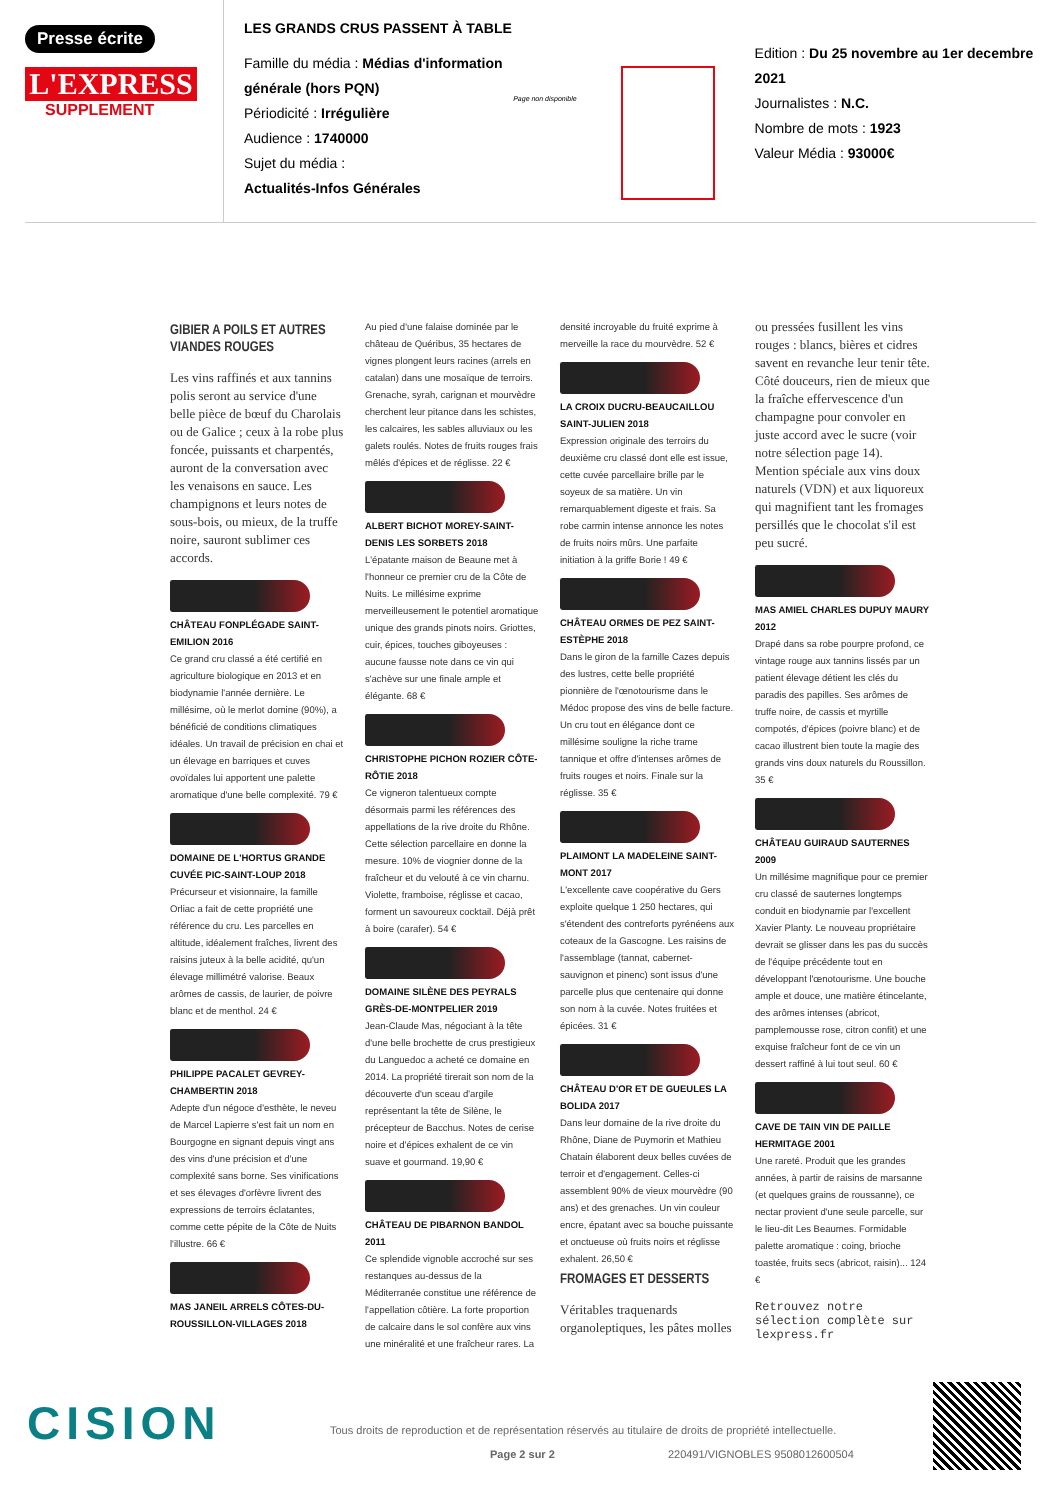Presse écrite
L'EXPRESS
SUPPLEMENT
LES GRANDS CRUS PASSENT À TABLE
Famille du média : Médias d'information générale (hors PQN)
Périodicité : Irrégulière
Audience : 1740000
Sujet du média :
Actualités-Infos Générales
Page non disponible
Edition : Du 25 novembre au 1er decembre 2021
Journalistes : N.C.
Nombre de mots : 1923
Valeur Média : 93000€
GIBIER A POILS ET AUTRES VIANDES ROUGES
Les vins raffinés et aux tannins polis seront au service d'une belle pièce de bœuf du Charolais ou de Galice ; ceux à la robe plus foncée, puissants et charpentés, auront de la conversation avec les venaisons en sauce. Les champignons et leurs notes de sous-bois, ou mieux, de la truffe noire, sauront sublimer ces accords.
CHÂTEAU FONPLÉGADE SAINT-EMILION 2016
Ce grand cru classé a été certifié en agriculture biologique en 2013 et en biodynamie l'année dernière. Le millésime, où le merlot domine (90%), a bénéficié de conditions climatiques idéales. Un travail de précision en chai et un élevage en barriques et cuves ovoïdales lui apportent une palette aromatique d'une belle complexité. 79 €
DOMAINE DE L'HORTUS GRANDE CUVÉE PIC-SAINT-LOUP 2018
Précurseur et visionnaire, la famille Orliac a fait de cette propriété une référence du cru. Les parcelles en altitude, idéalement fraîches, livrent des raisins juteux à la belle acidité, qu'un élevage millimétré valorise. Beaux arômes de cassis, de laurier, de poivre blanc et de menthol. 24 €
PHILIPPE PACALET GEVREY-CHAMBERTIN 2018
Adepte d'un négoce d'esthète, le neveu de Marcel Lapierre s'est fait un nom en Bourgogne en signant depuis vingt ans des vins d'une précision et d'une complexité sans borne. Ses vinifications et ses élevages d'orfèvre livrent des expressions de terroirs éclatantes, comme cette pépite de la Côte de Nuits l'illustre. 66 €
MAS JANEIL ARRELS CÔTES-DU-ROUSSILLON-VILLAGES 2018
Au pied d'une falaise dominée par le château de Quéribus, 35 hectares de vignes plongent leurs racines (arrels en catalan) dans une mosaïque de terroirs. Grenache, syrah, carignan et mourvèdre cherchent leur pitance dans les schistes, les calcaires, les sables alluviaux ou les galets roulés. Notes de fruits rouges frais mêlés d'épices et de réglisse. 22 €
ALBERT BICHOT MOREY-SAINT-DENIS LES SORBETS 2018
L'épatante maison de Beaune met à l'honneur ce premier cru de la Côte de Nuits. Le millésime exprime merveilleusement le potentiel aromatique unique des grands pinots noirs. Griottes, cuir, épices, touches giboyeuses : aucune fausse note dans ce vin qui s'achève sur une finale ample et élégante. 68 €
CHRISTOPHE PICHON ROZIER CÔTE-RÔTIE 2018
Ce vigneron talentueux compte désormais parmi les références des appellations de la rive droite du Rhône. Cette sélection parcellaire en donne la mesure. 10% de viognier donne de la fraîcheur et du velouté à ce vin charnu. Violette, framboise, réglisse et cacao, forment un savoureux cocktail. Déjà prêt à boire (carafer). 54 €
DOMAINE SILÈNE DES PEYRALS GRÈS-DE-MONTPELIER 2019
Jean-Claude Mas, négociant à la tête d'une belle brochette de crus prestigieux du Languedoc a acheté ce domaine en 2014. La propriété tirerait son nom de la découverte d'un sceau d'argile représentant la tête de Silène, le précepteur de Bacchus. Notes de cerise noire et d'épices exhalent de ce vin suave et gourmand. 19,90 €
CHÂTEAU DE PIBARNON BANDOL 2011
Ce splendide vignoble accroché sur ses restanques au-dessus de la Méditerranée constitue une référence de l'appellation côtière. La forte proportion de calcaire dans le sol confère aux vins une minéralité et une fraîcheur rares. La densité incroyable du fruité exprime à merveille la race du mourvèdre. 52 €
LA CROIX DUCRU-BEAUCAILLOU SAINT-JULIEN 2018
Expression originale des terroirs du deuxième cru classé dont elle est issue, cette cuvée parcellaire brille par le soyeux de sa matière. Un vin remarquablement digeste et frais. Sa robe carmin intense annonce les notes de fruits noirs mûrs. Une parfaite initiation à la griffe Borie ! 49 €
CHÂTEAU ORMES DE PEZ SAINT-ESTÈPHE 2018
Dans le giron de la famille Cazes depuis des lustres, cette belle propriété pionnière de l'œnotourisme dans le Médoc propose des vins de belle facture. Un cru tout en élégance dont ce millésime souligne la riche trame tannique et offre d'intenses arômes de fruits rouges et noirs. Finale sur la réglisse. 35 €
PLAIMONT LA MADELEINE SAINT-MONT 2017
L'excellente cave coopérative du Gers exploite quelque 1 250 hectares, qui s'étendent des contreforts pyrénéens aux coteaux de la Gascogne. Les raisins de l'assemblage (tannat, cabernet-sauvignon et pinenc) sont issus d'une parcelle plus que centenaire qui donne son nom à la cuvée. Notes fruitées et épicées. 31 €
CHÂTEAU D'OR ET DE GUEULES LA BOLIDA 2017
Dans leur domaine de la rive droite du Rhône, Diane de Puymorin et Mathieu Chatain élaborent deux belles cuvées de terroir et d'engagement. Celles-ci assemblent 90% de vieux mourvèdre (90 ans) et des grenaches. Un vin couleur encre, épatant avec sa bouche puissante et onctueuse où fruits noirs et réglisse exhalent. 26,50 €
FROMAGES ET DESSERTS
Véritables traquenards organoleptiques, les pâtes molles ou pressées fusillent les vins rouges : blancs, bières et cidres savent en revanche leur tenir tête. Côté douceurs, rien de mieux que la fraîche effervescence d'un champagne pour convoler en juste accord avec le sucre (voir notre sélection page 14). Mention spéciale aux vins doux naturels (VDN) et aux liquoreux qui magnifient tant les fromages persillés que le chocolat s'il est peu sucré.
MAS AMIEL CHARLES DUPUY MAURY 2012
Drapé dans sa robe pourpre profond, ce vintage rouge aux tannins lissés par un patient élevage détient les clés du paradis des papilles. Ses arômes de truffe noire, de cassis et myrtille compotés, d'épices (poivre blanc) et de cacao illustrent bien toute la magie des grands vins doux naturels du Roussillon. 35 €
CHÂTEAU GUIRAUD SAUTERNES 2009
Un millésime magnifique pour ce premier cru classé de sauternes longtemps conduit en biodynamie par l'excellent Xavier Planty. Le nouveau propriétaire devrait se glisser dans les pas du succès de l'équipe précédente tout en développant l'œnotourisme. Une bouche ample et douce, une matière étincelante, des arômes intenses (abricot, pamplemousse rose, citron confit) et une exquise fraîcheur font de ce vin un dessert raffiné à lui tout seul. 60 €
CAVE DE TAIN VIN DE PAILLE HERMITAGE 2001
Une rareté. Produit que les grandes années, à partir de raisins de marsanne (et quelques grains de roussanne), ce nectar provient d'une seule parcelle, sur le lieu-dit Les Beaumes. Formidable palette aromatique : coing, brioche toastée, fruits secs (abricot, raisin)... 124 €
Retrouvez notre sélection complète sur lexpress.fr
CISION
Tous droits de reproduction et de représentation réservés au titulaire de droits de propriété intellectuelle.
Page 2 sur 2 220491/VIGNOBLES 9508012600504